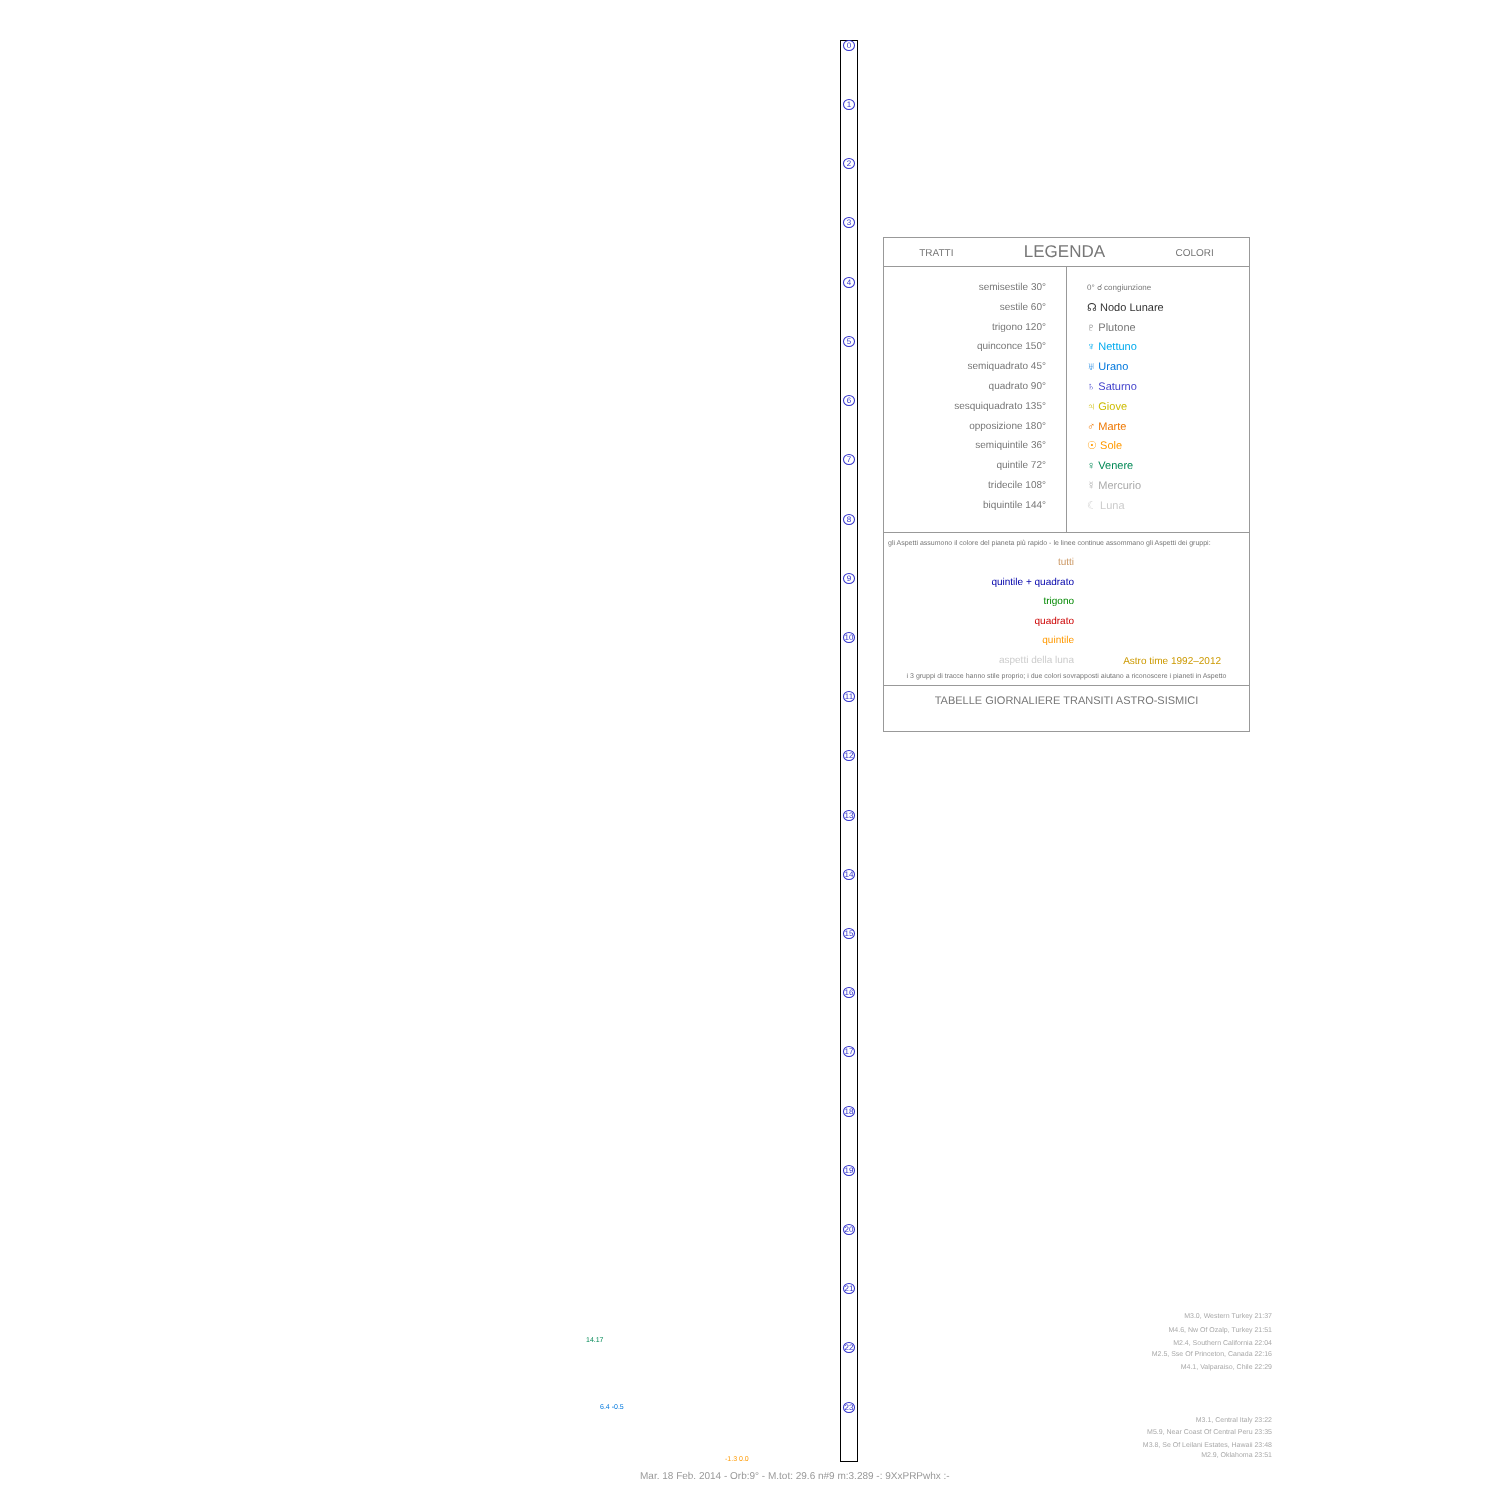0
1
2
3
4
5
6
7
8
9
10
11
12
13
14
15
16
17
18
19
20
21
22
23
TRATTI LEGENDA COLORI
semisestile 30°
sestile 60°
trigono 120°
quinconce 150°
semiquadrato 45°
quadrato 90°
sesquiquadrato 135°
opposizione 180°
semiquintile 36°
quintile 72°
tridecile 108°
biquintile 144°
0° ☌ congiunzione
☊ Nodo Lunare
♇ Plutone
♆ Nettuno
♅ Urano
♄ Saturno
♃ Giove
♂ Marte
☉ Sole
♀ Venere
☿ Mercurio
☾ Luna
gli Aspetti assumono il colore del pianeta più rapido - le linee continue assommano gli Aspetti dei gruppi:
tutti
quintile + quadrato
trigono
quadrato
quintile
aspetti della luna
Astro time 1992–2012
i 3 gruppi di tracce hanno stile proprio; i due colori sovrapposti aiutano a riconoscere i pianeti in Aspetto
TABELLE GIORNALIERE TRANSITI ASTRO-SISMICI
M3.0, Western Turkey 21:37
M4.6, Nw Of Ozalp, Turkey 21:51
M2.4, Southern California 22:04
M2.5, Sse Of Princeton, Canada 22:16
M4.1, Valparaiso, Chile 22:29
M3.1, Central Italy 23:22
M5.9, Near Coast Of Central Peru 23:35
M3.8, Se Of Leilani Estates, Hawaii 23:48
M2.9, Oklahoma 23:51
14.17
6.4 -0.5
-1.3 0.0
Mar. 18 Feb. 2014 - Orb:9° - M.tot: 29.6 n#9 m:3.289 -: 9XxPRPwhx :-